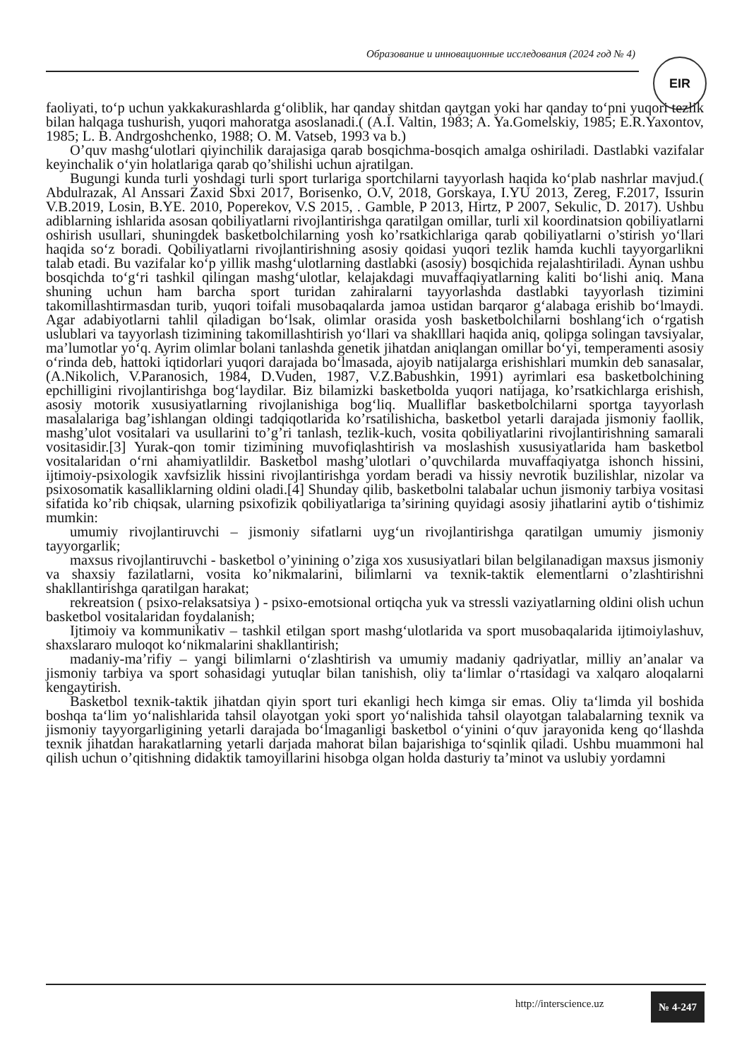Образование и инновационные исследования (2024 год № 4)
EIR
faoliyati, to‘p uchun yakkakurashlarda g‘oliblik, har qanday shitdan qaytgan yoki har qanday to‘pni yuqori tezlik bilan halqaga tushurish, yuqori mahoratga asoslanadi.( (A.I. Valtin, 1983; A. Ya.Gomelskiy, 1985; E.R.Yaxontov, 1985; L. B. Andrgoshchenko, 1988; O. M. Vatseb, 1993 va b.)
O’quv mashg‘ulotlari qiyinchilik darajasiga qarab bosqichma-bosqich amalga oshiriladi. Dastlabki vazifalar keyinchalik o‘yin holatlariga qarab qo’shilishi uchun ajratilgan.
Bugungi kunda turli yoshdagi turli sport turlariga sportchilarni tayyorlash haqida ko‘plab nashrlar mavjud.( Abdulrazak, Al Anssari Zaxid Sbxi 2017, Borisenko, O.V, 2018, Gorskaya, I.YU 2013, Zereg, F.2017, Issurin V.B.2019, Losin, B.YE. 2010, Poperekov, V.S 2015, . Gamble, P 2013, Hirtz, P 2007, Sekulic, D. 2017). Ushbu adiblarning ishlarida asosan qobiliyatlarni rivojlantirishga qaratilgan omillar, turli xil koordinatsion qobiliyatlarni oshirish usullari, shuningdek basketbolchilarning yosh ko’rsatkichlariga qarab qobiliyatlarni o’stirish yo‘llari haqida so‘z boradi. Qobiliyatlarni rivojlantirishning asosiy qoidasi yuqori tezlik hamda kuchli tayyorgarlikni talab etadi. Bu vazifalar ko‘p yillik mashg‘ulotlarning dastlabki (asosiy) bosqichida rejalashtiriladi. Aynan ushbu bosqichda to‘g‘ri tashkil qilingan mashg‘ulotlar, kelajakdagi muvaffaqiyatlarning kaliti bo‘lishi aniq. Mana shuning uchun ham barcha sport turidan zahiralarni tayyorlashda dastlabki tayyorlash tizimini takomillashtirmasdan turib, yuqori toifali musobaqalarda jamoa ustidan barqaror g‘alabaga erishib bo‘lmaydi. Agar adabiyotlarni tahlil qiladigan bo‘lsak, olimlar orasida yosh basketbolchilarni boshlang‘ich o‘rgatish uslublari va tayyorlash tizimining takomillashtirish yo‘llari va shaklllari haqida aniq, qolipga solingan tavsiyalar, ma’lumotlar yo‘q. Ayrim olimlar bolani tanlashda genetik jihatdan aniqlangan omillar bo‘yi, temperamenti asosiy o‘rinda deb, hattoki iqtidorlari yuqori darajada bo‘lmasada, ajoyib natijalarga erishishlari mumkin deb sanasalar, (A.Nikolich, V.Paranosich, 1984, D.Vuden, 1987, V.Z.Babushkin, 1991) ayrimlari esa basketbolchining epchilligini rivojlantirishga bog‘laydilar. Biz bilamizki basketbolda yuqori natijaga, ko’rsatkichlarga erishish, asosiy motorik xususiyatlarning rivojlanishiga bog‘liq. Mualliflar basketbolchilarni sportga tayyorlash masalalariga bag’ishlangan oldingi tadqiqotlarida ko’rsatilishicha, basketbol yetarli darajada jismoniy faollik, mashg’ulot vositalari va usullarini to’g’ri tanlash, tezlik-kuch, vosita qobiliyatlarini rivojlantirishning samarali vositasidir.[3] Yurak-qon tomir tizimining muvofiqlashtirish va moslashish xususiyatlarida ham basketbol vositalaridan o‘rni ahamiyatlildir. Basketbol mashg’ulotlari o’quvchilarda muvaffaqiyatga ishonch hissini, ijtimoiy-psixologik xavfsizlik hissini rivojlantirishga yordam beradi va hissiy nevrotik buzilishlar, nizolar va psixosomatik kasalliklarning oldini oladi.[4] Shunday qilib, basketbolni talabalar uchun jismoniy tarbiya vositasi sifatida ko’rib chiqsak, ularning psixofizik qobiliyatlariga ta’sirining quyidagi asosiy jihatlarini aytib o‘tishimiz mumkin:
umumiy rivojlantiruvchi – jismoniy sifatlarni uyg‘un rivojlantirishga qaratilgan umumiy jismoniy tayyorgarlik;
maxsus rivojlantiruvchi - basketbol o’yinining o’ziga xos xususiyatlari bilan belgilanadigan maxsus jismoniy va shaxsiy fazilatlarni, vosita ko’nikmalarini, bilimlarni va texnik-taktik elementlarni o’zlashtirishni shakllantirishga qaratilgan harakat;
rekreatsion ( psixo-relaksatsiya ) - psixo-emotsional ortiqcha yuk va stressli vaziyatlarning oldini olish uchun basketbol vositalaridan foydalanish;
Ijtimoiy va kommunikativ – tashkil etilgan sport mashg‘ulotlarida va sport musobaqalarida ijtimoiylashuv, shaxslararo muloqot ko‘nikmalarini shakllantirish;
madaniy-ma’rifiy – yangi bilimlarni o‘zlashtirish va umumiy madaniy qadriyatlar, milliy an’analar va jismoniy tarbiya va sport sohasidagi yutuqlar bilan tanishish, oliy ta‘limlar o‘rtasidagi va xalqaro aloqalarni kengaytirish.
Basketbol texnik-taktik jihatdan qiyin sport turi ekanligi hech kimga sir emas. Oliy ta‘limda yil boshida boshqa ta‘lim yo‘nalishlarida tahsil olayotgan yoki sport yo‘nalishida tahsil olayotgan talabalarning texnik va jismoniy tayyorgarligining yetarli darajada bo‘lmaganligi basketbol o‘yinini o‘quv jarayonida keng qo‘llashda texnik jihatdan harakatlarning yetarli darjada mahorat bilan bajarishiga to‘sqinlik qiladi. Ushbu muammoni hal qilish uchun o’qitishning didaktik tamoyillarini hisobga olgan holda dasturiy ta’minot va uslubiy yordamni
http://interscience.uz
№ 4-247